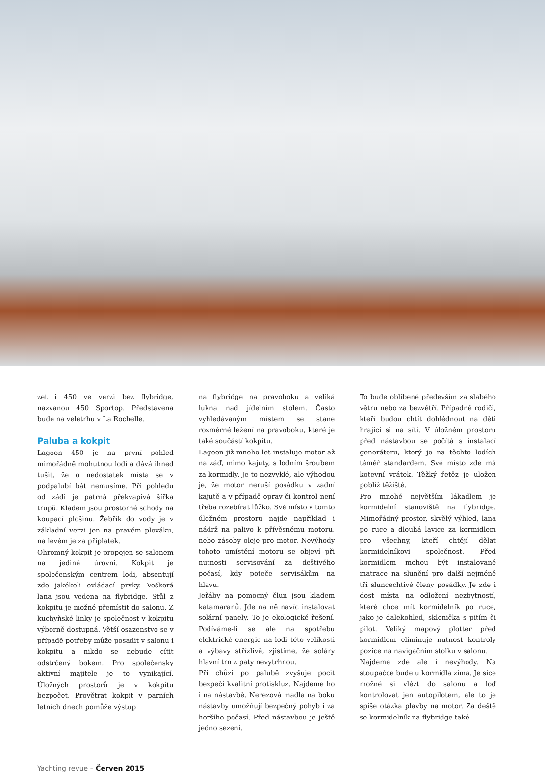zet i 450 ve verzi bez flybridge, nazvanou 450 Sportop. Představena bude na veletrhu v La Rochelle.
Paluba a kokpit
Lagoon 450 je na první pohled mimořádně mohutnou lodí a dává ihned tušit, že o nedostatek místa se v podpalubí bát nemusíme. Při pohledu od zádi je patrná překvapivá šířka trupů. Kladem jsou prostorné schody na koupací plošinu. Žebřík do vody je v základní verzi jen na pravém plováku, na levém je za příplatek.
Ohromný kokpit je propojen se salonem na jediné úrovni. Kokpit je společenským centrem lodi, absentují zde jakékoli ovládací prvky. Veškerá lana jsou vedena na flybridge. Stůl z kokpitu je možné přemístit do salonu. Z kuchyňské linky je společnost v kokpitu výborně dostupná. Větší osazenstvo se v případě potřeby může posadit v salonu i kokpitu a nikdo se nebude cítit odstrčený bokem. Pro společensky aktivní majitele je to vynikající. Úložných prostorů je v kokpitu bezpočet. Provětrat kokpit v parních letních dnech pomůže výstup
na flybridge na pravoboku a veliká lukna nad jídelním stolem. Často vyhledávaným místem se stane rozměrné ležení na pravoboku, které je také součástí kokpitu.
Lagoon již mnoho let instaluje motor až na záď, mimo kajuty, s lodním šroubem za kormidly. Je to nezvyklé, ale výhodou je, že motor neruší posádku v zadní kajutě a v případě oprav či kontrol není třeba rozebírat lůžko. Své místo v tomto úložném prostoru najde například i nádrž na palivo k přívěsnému motoru, nebo zásoby oleje pro motor. Nevýhody tohoto umístění motoru se objeví při nutnosti servisování za deštivého počasí, kdy poteče servisákům na hlavu.
Jeřáby na pomocný člun jsou kladem katamaranů. Jde na ně navíc instalovat solární panely. To je ekologické řešení. Podíváme-li se ale na spotřebu elektrické energie na lodi této velikosti a výbavy střízlivě, zjistíme, že soláry hlavní trn z paty nevytrhnou.
Při chůzi po palubě zvyšuje pocit bezpečí kvalitní protiskluz. Najdeme ho i na nástavbě. Nerezová madla na boku nástavby umožňují bezpečný pohyb i za horšího počasí. Před nástavbou je ještě jedno sezení.
To bude oblíbené především za slabého větru nebo za bezvětří. Případně rodiči, kteří budou chtít dohlédnout na děti hrající si na síti. V úložném prostoru před nástavbou se počítá s instalací generátoru, který je na těchto lodích téměř standardem. Své místo zde má kotevní vrátek. Těžký řetěz je uložen poblíž těžiště.
Pro mnohé největším lákadlem je kormidelní stanoviště na flybridge. Mimořádný prostor, skvělý výhled, lana po ruce a dlouhá lavice za kormidlem pro všechny, kteří chtějí dělat kormidelníkovi společnost. Před kormidlem mohou být instalované matrace na slunění pro další nejméně tři sluncechtivé členy posádky. Je zde i dost místa na odložení nezbytností, které chce mít kormidelník po ruce, jako je dalekohled, sklenička s pitím či pilot. Veliký mapový plotter před kormidlem eliminuje nutnost kontroly pozice na navigačním stolku v salonu.
Najdeme zde ale i nevýhody. Na stoupačce bude u kormidla zima. Je sice možné si vlézt do salonu a loď kontrolovat jen autopilotem, ale to je spíše otázka plavby na motor. Za deště se kormidelník na flybridge také
Yachting revue – Červen 2015